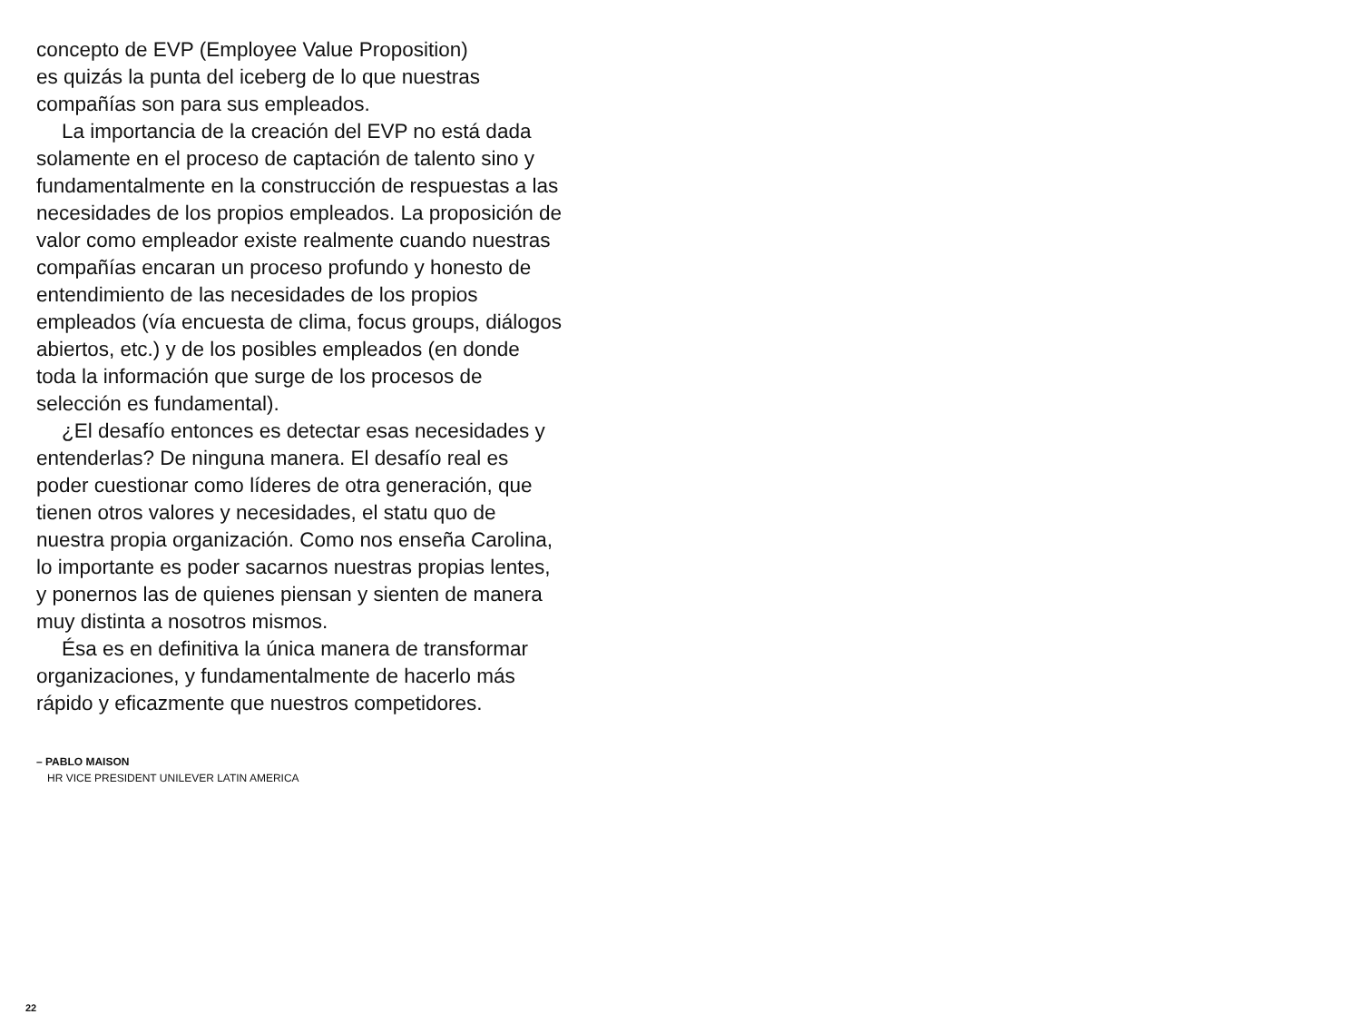concepto de EVP (Employee Value Proposition)
es quizás la punta del iceberg de lo que nuestras
compañías son para sus empleados.
La importancia de la creación del EVP no está dada solamente en el proceso de captación de talento sino y fundamentalmente en la construcción de respuestas a las necesidades de los propios empleados. La proposición de valor como empleador existe realmente cuando nuestras compañías encaran un proceso profundo y honesto de entendimiento de las necesidades de los propios empleados (vía encuesta de clima, focus groups, diálogos abiertos, etc.) y de los posibles empleados (en donde toda la información que surge de los procesos de selección es fundamental).
¿El desafío entonces es detectar esas necesidades y entenderlas? De ninguna manera. El desafío real es poder cuestionar como líderes de otra generación, que tienen otros valores y necesidades, el statu quo de nuestra propia organización. Como nos enseña Carolina, lo importante es poder sacarnos nuestras propias lentes, y ponernos las de quienes piensan y sienten de manera muy distinta a nosotros mismos.
Ésa es en definitiva la única manera de transformar organizaciones, y fundamentalmente de hacerlo más rápido y eficazmente que nuestros competidores.
– PABLO MAISON
HR VICE PRESIDENT UNILEVER LATIN AMERICA
22